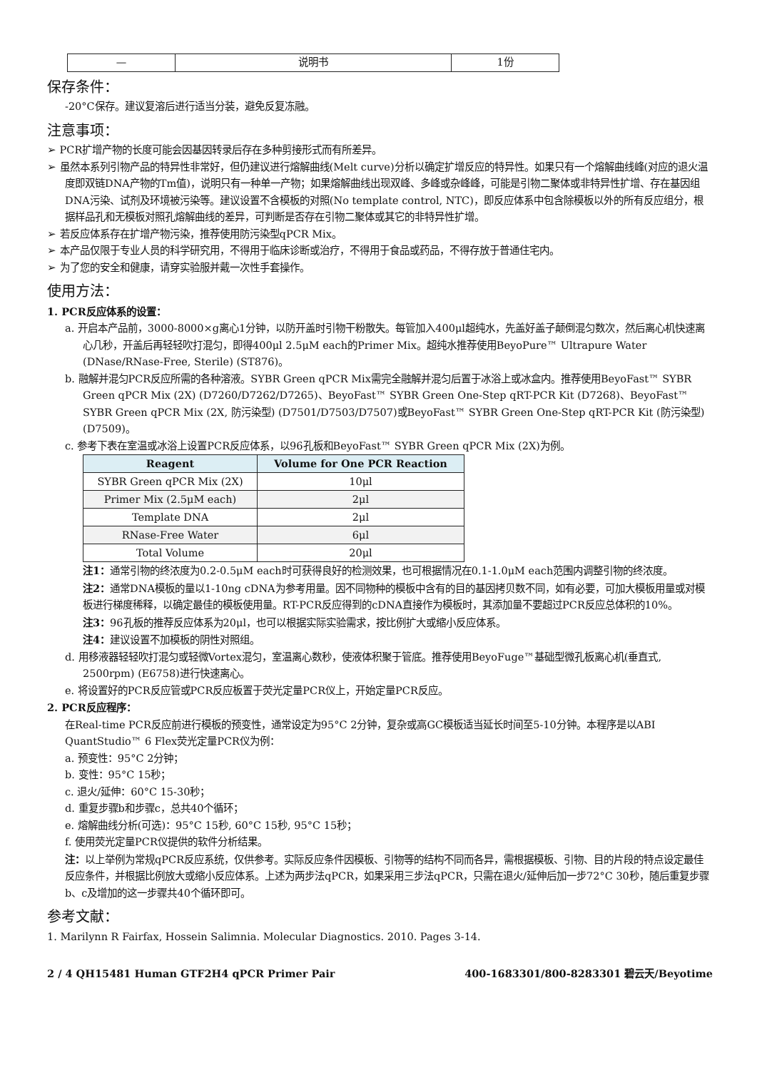| — | 说明书 | 1份 |
保存条件：
-20°C保存。建议复溶后进行适当分装，避免反复冻融。
注意事项：
➢ PCR扩增产物的长度可能会因基因转录后存在多种剪接形式而有所差异。
➢ 虽然本系列引物产品的特异性非常好，但仍建议进行熔解曲线(Melt curve)分析以确定扩增反应的特异性。如果只有一个熔解曲线峰(对应的退火温度即双链DNA产物的Tm值)，说明只有一种单一产物；如果熔解曲线出现双峰、多峰或杂峰峰，可能是引物二聚体或非特异性扩增、存在基因组DNA污染、试剂及环境被污染等。建议设置不含模板的对照(No template control, NTC)，即反应体系中包含除模板以外的所有反应组分，根据样品孔和无模板对照孔熔解曲线的差异，可判断是否存在引物二聚体或其它的非特异性扩增。
➢ 若反应体系存在扩增产物污染，推荐使用防污染型qPCR Mix。
➢ 本产品仅限于专业人员的科学研究用，不得用于临床诊断或治疗，不得用于食品或药品，不得存放于普通住宅内。
➢ 为了您的安全和健康，请穿实验服并戴一次性手套操作。
使用方法：
1. PCR反应体系的设置：
a. 开启本产品前，3000-8000×g离心1分钟，以防开盖时引物干粉散失。每管加入400μl超纯水，先盖好盖子颠倒混匀数次，然后离心机快速离心几秒，开盖后再轻轻吹打混匀，即得400μl 2.5μM each的Primer Mix。超纯水推荐使用BeyoPure™ Ultrapure Water (DNase/RNase-Free, Sterile) (ST876)。
b. 融解并混匀PCR反应所需的各种溶液。SYBR Green qPCR Mix需完全融解并混匀后置于冰浴上或冰盒内。推荐使用BeyoFast™ SYBR Green qPCR Mix (2X) (D7260/D7262/D7265)、BeyoFast™ SYBR Green One-Step qRT-PCR Kit (D7268)、BeyoFast™ SYBR Green qPCR Mix (2X, 防污染型) (D7501/D7503/D7507)或BeyoFast™ SYBR Green One-Step qRT-PCR Kit (防污染型) (D7509)。
c. 参考下表在室温或冰浴上设置PCR反应体系，以96孔板和BeyoFast™ SYBR Green qPCR Mix (2X)为例。
| Reagent | Volume for One PCR Reaction |
| --- | --- |
| SYBR Green qPCR Mix (2X) | 10μl |
| Primer Mix (2.5μM each) | 2μl |
| Template DNA | 2μl |
| RNase-Free Water | 6μl |
| Total Volume | 20μl |
注1：通常引物的终浓度为0.2-0.5μM each时可获得良好的检测效果，也可根据情况在0.1-1.0μM each范围内调整引物的终浓度。
注2：通常DNA模板的量以1-10ng cDNA为参考用量。因不同物种的模板中含有的目的基因拷贝数不同，如有必要，可加大模板用量或对模板进行梯度稀释，以确定最佳的模板使用量。RT-PCR反应得到的cDNA直接作为模板时，其添加量不要超过PCR反应总体积的10%。
注3：96孔板的推荐反应体系为20μl，也可以根据实际实验需求，按比例扩大或缩小反应体系。
注4：建议设置不加模板的阴性对照组。
d. 用移液器轻轻吹打混匀或轻微Vortex混匀，室温离心数秒，使液体积聚于管底。推荐使用BeyoFuge™基础型微孔板离心机(垂直式, 2500rpm) (E6758)进行快速离心。
e. 将设置好的PCR反应管或PCR反应板置于荧光定量PCR仪上，开始定量PCR反应。
2. PCR反应程序：
在Real-time PCR反应前进行模板的预变性，通常设定为95°C 2分钟，复杂或高GC模板适当延长时间至5-10分钟。本程序是以ABI QuantStudio™ 6 Flex荧光定量PCR仪为例：
a. 预变性：95°C 2分钟；
b. 变性：95°C 15秒；
c. 退火/延伸：60°C 15-30秒；
d. 重复步骤b和步骤c，总共40个循环；
e. 熔解曲线分析(可选)：95°C 15秒, 60°C 15秒, 95°C 15秒；
f. 使用荧光定量PCR仪提供的软件分析结果。
注：以上举例为常规qPCR反应系统，仅供参考。实际反应条件因模板、引物等的结构不同而各异，需根据模板、引物、目的片段的特点设定最佳反应条件，并根据比例放大或缩小反应体系。上述为两步法qPCR，如果采用三步法qPCR，只需在退火/延伸后加一步72°C 30秒，随后重复步骤b、c及增加的这一步骤共40个循环即可。
参考文献：
1. Marilynn R Fairfax, Hossein Salimnia. Molecular Diagnostics. 2010. Pages 3-14.
2 / 4 QH15481 Human GTF2H4 qPCR Primer Pair 400-1683301/800-8283301 碧云天/Beyotime